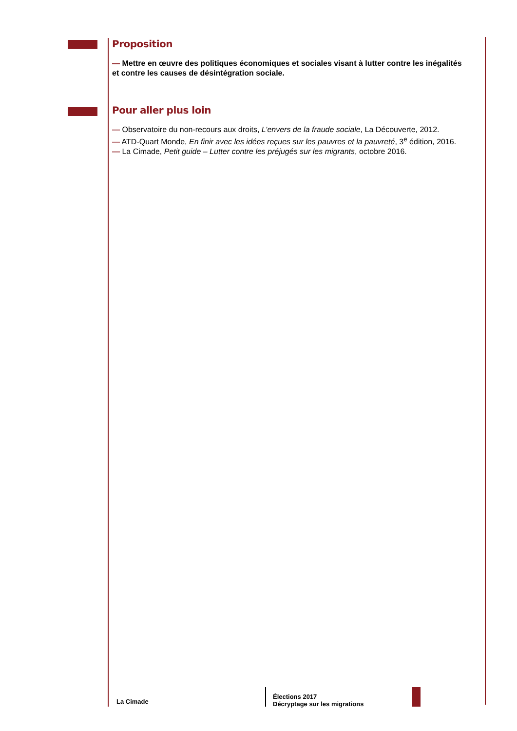Proposition
— Mettre en œuvre des politiques économiques et sociales visant à lutter contre les inégalités et contre les causes de désintégration sociale.
Pour aller plus loin
— Observatoire du non-recours aux droits, L’envers de la fraude sociale, La Découverte, 2012.
— ATD-Quart Monde, En finir avec les idées reçues sur les pauvres et la pauvreté, 3<sup>e</sup> édition, 2016.
— La Cimade, Petit guide – Lutter contre les préjugés sur les migrants, octobre 2016.
La Cimade
Élections 2017
Décryptage sur les migrations